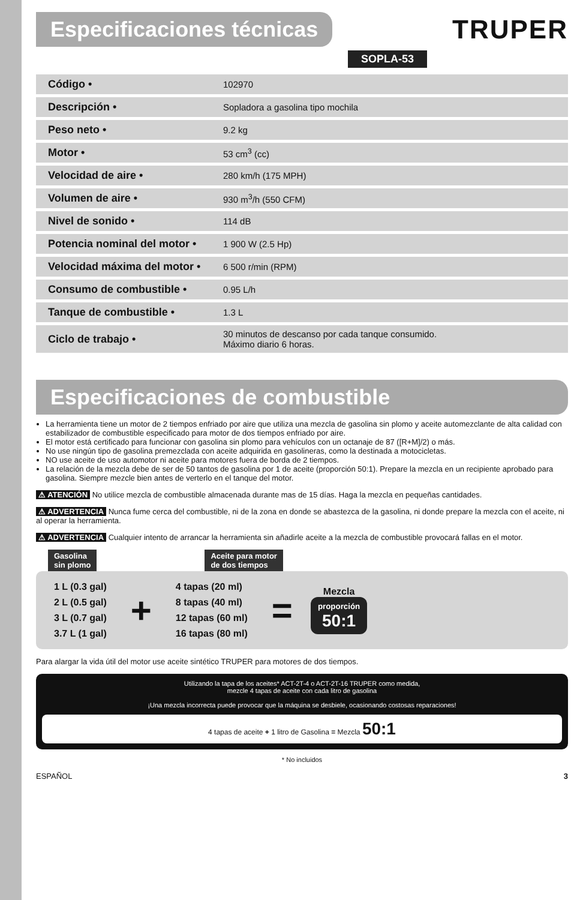Especificaciones técnicas
TRUPER
SOPLA-53
| Código • | 102970 |
| Descripción • | Sopladora a gasolina tipo mochila |
| Peso neto • | 9.2 kg |
| Motor • | 53 cm<sup>3</sup> (cc) |
| Velocidad de aire • | 280 km/h (175 MPH) |
| Volumen de aire • | 930 m<sup>3</sup>/h (550 CFM) |
| Nivel de sonido • | 114 dB |
| Potencia nominal del motor • | 1 900 W (2.5 Hp) |
| Velocidad máxima del motor • | 6 500 r/min (RPM) |
| Consumo de combustible • | 0.95 L/h |
| Tanque de combustible • | 1.3 L |
| Ciclo de trabajo • | 30 minutos de descanso por cada tanque consumido. Máximo diario 6 horas. |
Especificaciones de combustible
La herramienta tiene un motor de 2 tiempos enfriado por aire que utiliza una mezcla de gasolina sin plomo y aceite automezclante de alta calidad con estabilizador de combustible especificado para motor de dos tiempos enfriado por aire.
El motor está certificado para funcionar con gasolina sin plomo para vehículos con un octanaje de 87 ([R+M]/2) o más.
No use ningún tipo de gasolina premezclada con aceite adquirida en gasolineras, como la destinada a motocicletas.
NO use aceite de uso automotor ni aceite para motores fuera de borda de 2 tiempos.
La relación de la mezcla debe de ser de 50 tantos de gasolina por 1 de aceite (proporción 50:1). Prepare la mezcla en un recipiente aprobado para gasolina. Siempre mezcle bien antes de verterlo en el tanque del motor.
⚠ ATENCIÓN No utilice mezcla de combustible almacenada durante mas de 15 días. Haga la mezcla en pequeñas cantidades.
⚠ ADVERTENCIA Nunca fume cerca del combustible, ni de la zona en donde se abastezca de la gasolina, ni donde prepare la mezcla con el aceite, ni al operar la herramienta.
⚠ ADVERTENCIA Cualquier intento de arrancar la herramienta sin añadirle aceite a la mezcla de combustible provocará fallas en el motor.
Gasolina
sin plomo Aceite para motor
de dos tiempos
| 1 L (0.3 gal) |
| 2 L (0.5 gal) |
| 3 L (0.7 gal) |
| 3.7 L (1 gal) |
+
| 4 tapas (20 ml) |
| 8 tapas (40 ml) |
| 12 tapas (60 ml) |
| 16 tapas (80 ml) |
=
Mezcla
proporción
50:1
Para alargar la vida útil del motor use aceite sintético TRUPER para motores de dos tiempos.
Utilizando la tapa de los aceites* ACT-2T-4 o ACT-2T-16 TRUPER como medida,
mezcle 4 tapas de aceite con cada litro de gasolina
¡Una mezcla incorrecta puede provocar que la máquina se desbiele, ocasionando costosas reparaciones!
4 tapas de aceite + 1 litro de Gasolina = Mezcla 50:1
* No incluidos
ESPAÑOL 3